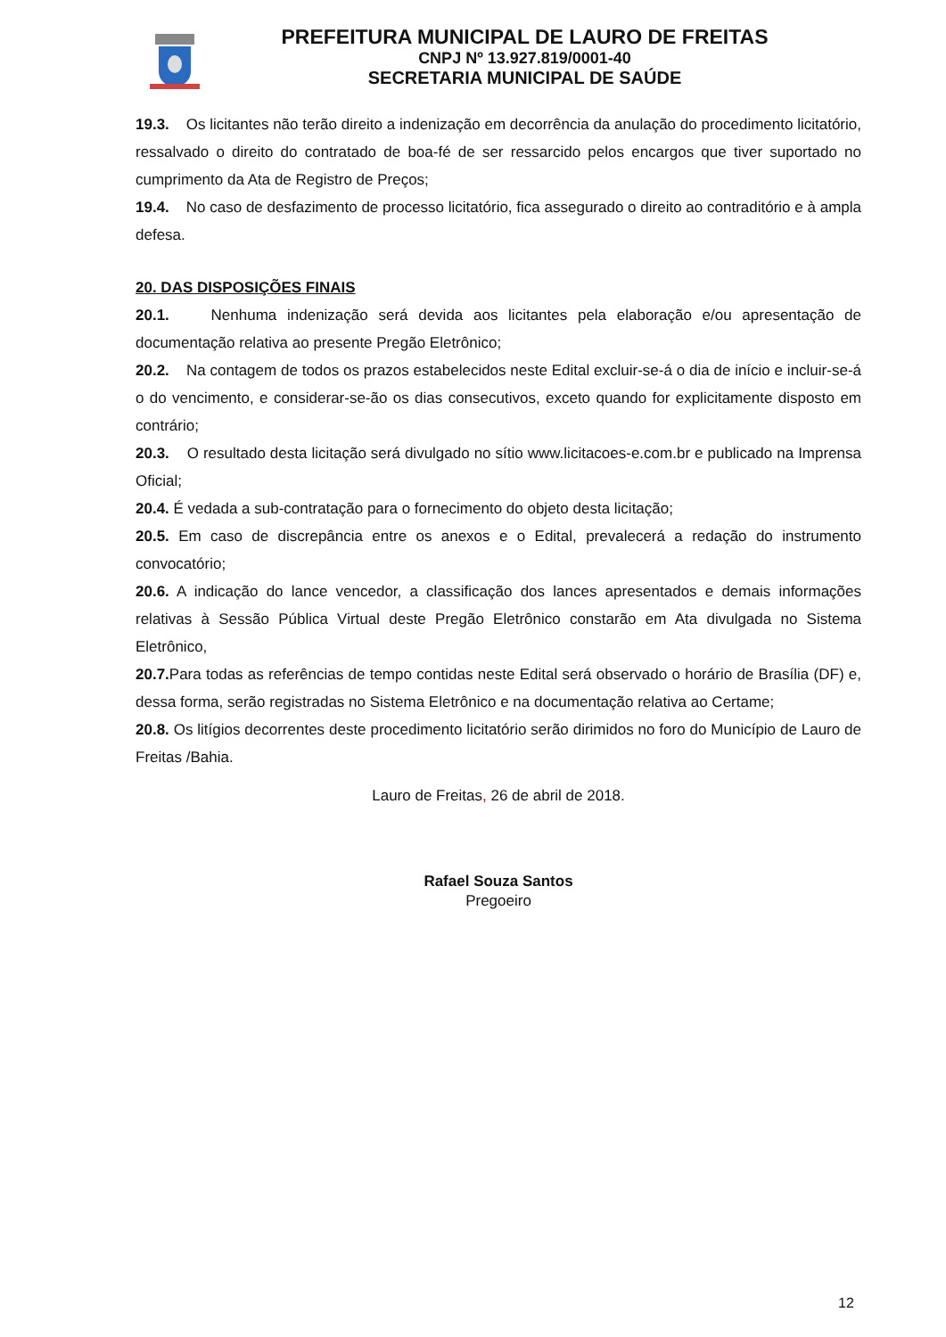PREFEITURA MUNICIPAL DE LAURO DE FREITAS
CNPJ Nº 13.927.819/0001-40
SECRETARIA MUNICIPAL DE SAÚDE
19.3. Os licitantes não terão direito a indenização em decorrência da anulação do procedimento licitatório, ressalvado o direito do contratado de boa-fé de ser ressarcido pelos encargos que tiver suportado no cumprimento da Ata de Registro de Preços;
19.4. No caso de desfazimento de processo licitatório, fica assegurado o direito ao contraditório e à ampla defesa.
20. DAS DISPOSIÇÕES FINAIS
20.1. Nenhuma indenização será devida aos licitantes pela elaboração e/ou apresentação de documentação relativa ao presente Pregão Eletrônico;
20.2. Na contagem de todos os prazos estabelecidos neste Edital excluir-se-á o dia de início e incluir-se-á o do vencimento, e considerar-se-ão os dias consecutivos, exceto quando for explicitamente disposto em contrário;
20.3. O resultado desta licitação será divulgado no sítio www.licitacoes-e.com.br e publicado na Imprensa Oficial;
20.4. É vedada a sub-contratação para o fornecimento do objeto desta licitação;
20.5. Em caso de discrepância entre os anexos e o Edital, prevalecerá a redação do instrumento convocatório;
20.6. A indicação do lance vencedor, a classificação dos lances apresentados e demais informações relativas à Sessão Pública Virtual deste Pregão Eletrônico constarão em Ata divulgada no Sistema Eletrônico,
20.7. Para todas as referências de tempo contidas neste Edital será observado o horário de Brasília (DF) e, dessa forma, serão registradas no Sistema Eletrônico e na documentação relativa ao Certame;
20.8. Os litígios decorrentes deste procedimento licitatório serão dirimidos no foro do Município de Lauro de Freitas /Bahia.
Lauro de Freitas, 26 de abril de 2018.
Rafael Souza Santos
Pregoeiro
12